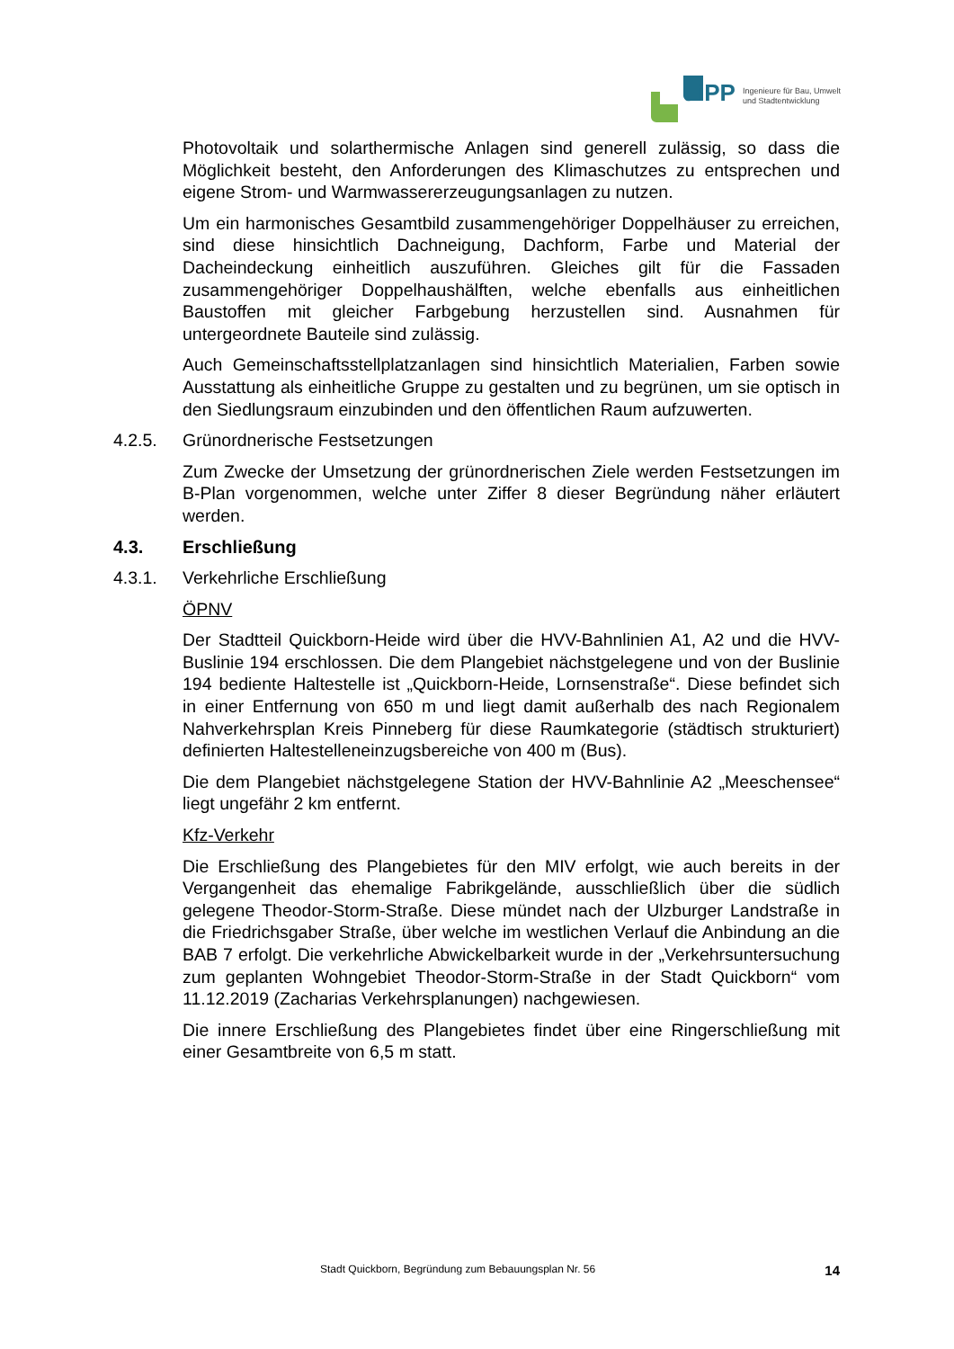iPP
Ingenieure für Bau, Umwelt
und Stadtentwicklung
Photovoltaik und solarthermische Anlagen sind generell zulässig, so dass die Möglichkeit besteht, den Anforderungen des Klimaschutzes zu entsprechen und eigene Strom- und Warmwassererzeugungsanlagen zu nutzen.
Um ein harmonisches Gesamtbild zusammengehöriger Doppelhäuser zu erreichen, sind diese hinsichtlich Dachneigung, Dachform, Farbe und Material der Dacheindeckung einheitlich auszuführen. Gleiches gilt für die Fassaden zusammengehöriger Doppelhaushälften, welche ebenfalls aus einheitlichen Baustoffen mit gleicher Farbgebung herzustellen sind. Ausnahmen für untergeordnete Bauteile sind zulässig.
Auch Gemeinschaftsstellplatzanlagen sind hinsichtlich Materialien, Farben sowie Ausstattung als einheitliche Gruppe zu gestalten und zu begrünen, um sie optisch in den Siedlungsraum einzubinden und den öffentlichen Raum aufzuwerten.
4.2.5. Grünordnerische Festsetzungen
Zum Zwecke der Umsetzung der grünordnerischen Ziele werden Festsetzungen im B-Plan vorgenommen, welche unter Ziffer 8 dieser Begründung näher erläutert werden.
4.3. Erschließung
4.3.1. Verkehrliche Erschließung
ÖPNV
Der Stadtteil Quickborn-Heide wird über die HVV-Bahnlinien A1, A2 und die HVV-Buslinie 194 erschlossen. Die dem Plangebiet nächstgelegene und von der Buslinie 194 bediente Haltestelle ist „Quickborn-Heide, Lornsenstraße“. Diese befindet sich in einer Entfernung von 650 m und liegt damit außerhalb des nach Regionalem Nahverkehrsplan Kreis Pinneberg für diese Raumkategorie (städtisch strukturiert) definierten Haltestelleneinzugsbereiche von 400 m (Bus).
Die dem Plangebiet nächstgelegene Station der HVV-Bahnlinie A2 „Meeschensee“ liegt ungefähr 2 km entfernt.
Kfz-Verkehr
Die Erschließung des Plangebietes für den MIV erfolgt, wie auch bereits in der Vergangenheit das ehemalige Fabrikgelände, ausschließlich über die südlich gelegene Theodor-Storm-Straße. Diese mündet nach der Ulzburger Landstraße in die Friedrichsgaber Straße, über welche im westlichen Verlauf die Anbindung an die BAB 7 erfolgt. Die verkehrliche Abwickelbarkeit wurde in der „Verkehrsuntersuchung zum geplanten Wohngebiet Theodor-Storm-Straße in der Stadt Quickborn“ vom 11.12.2019 (Zacharias Verkehrsplanungen) nachgewiesen.
Die innere Erschließung des Plangebietes findet über eine Ringerschließung mit einer Gesamtbreite von 6,5 m statt.
Stadt Quickborn, Begründung zum Bebauungsplan Nr. 56 14